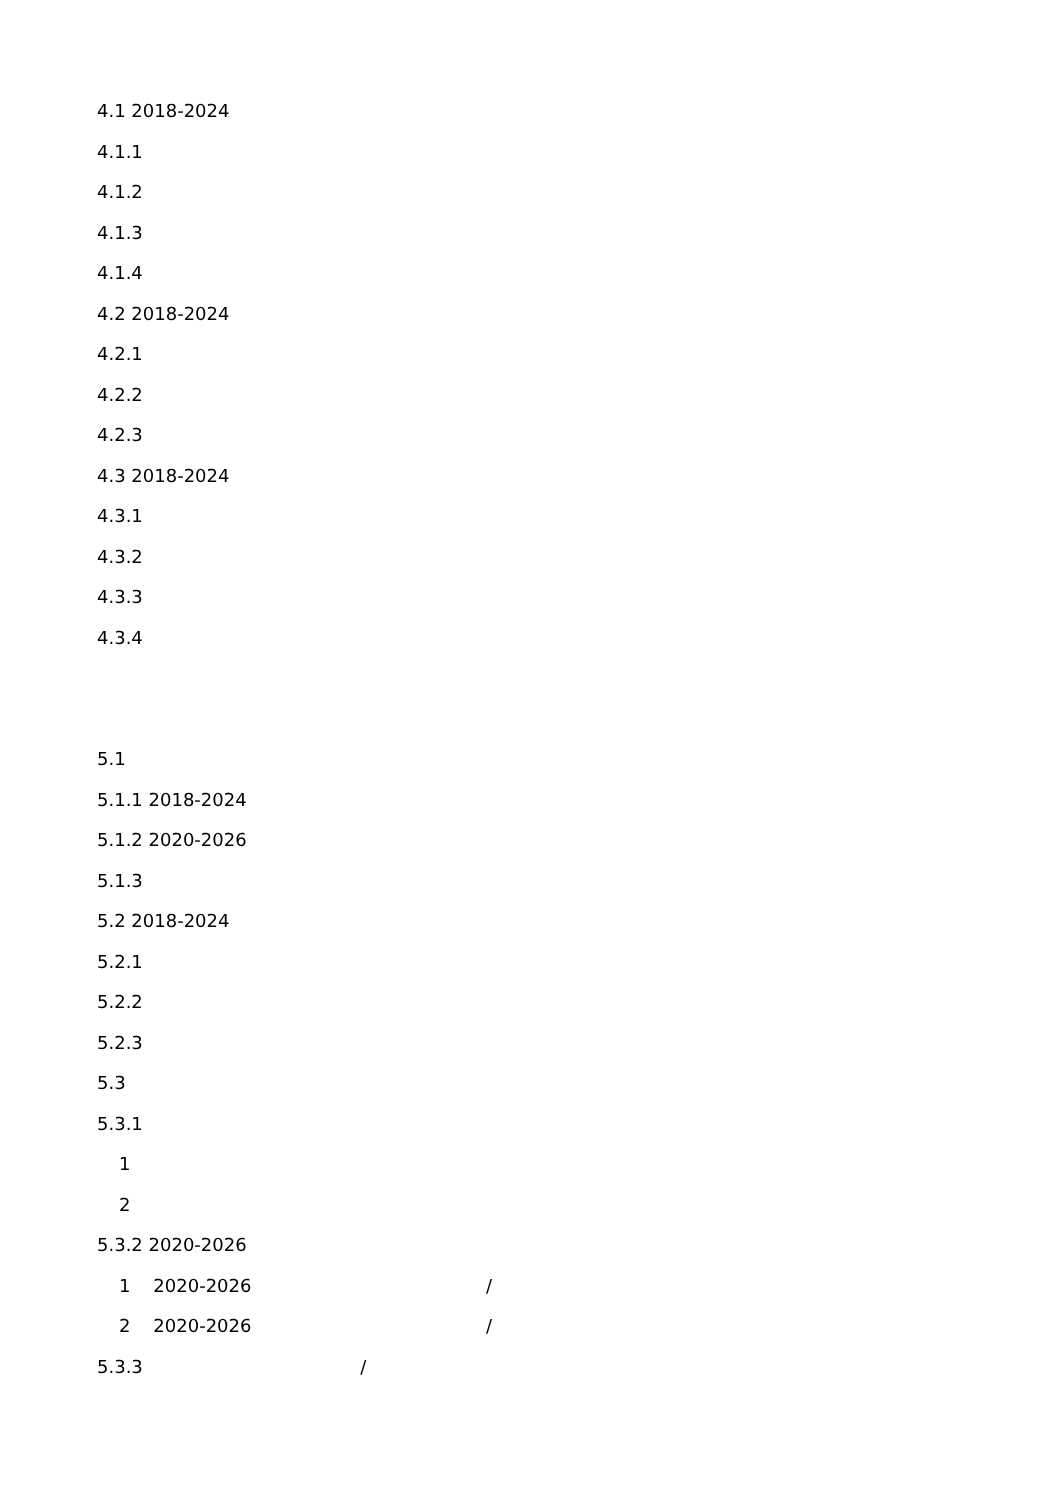4.1 2018-2024
4.1.1
4.1.2
4.1.3
4.1.4
4.2 2018-2024
4.2.1
4.2.2
4.2.3
4.3 2018-2024
4.3.1
4.3.2
4.3.3
4.3.4
5.1
5.1.1 2018-2024
5.1.2 2020-2026
5.1.3
5.2 2018-2024
5.2.1
5.2.2
5.2.3
5.3
5.3.1
1
2
5.3.2 2020-2026
1 2020-2026 /
2 2020-2026 /
5.3.3 /